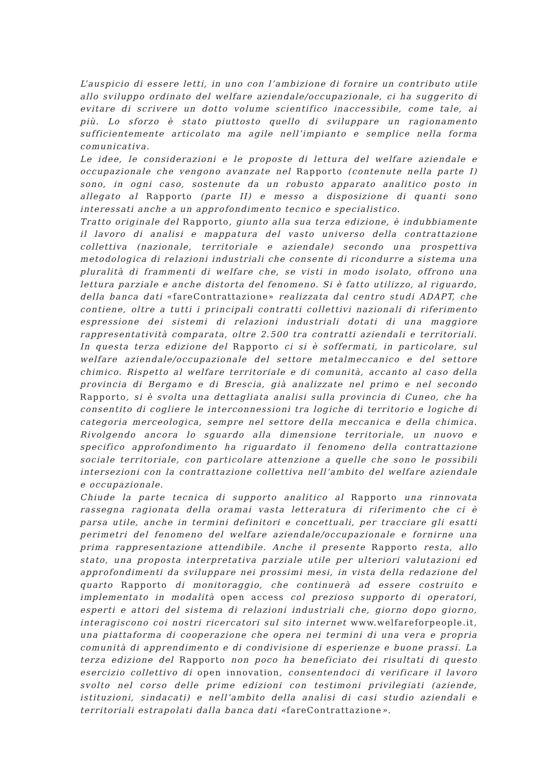L’auspicio di essere letti, in uno con l’ambizione di fornire un contributo utile allo sviluppo ordinato del welfare aziendale/occupazionale, ci ha suggerito di evitare di scrivere un dotto volume scientifico inaccessibile, come tale, ai più. Lo sforzo è stato piuttosto quello di sviluppare un ragionamento sufficientemente articolato ma agile nell’impianto e semplice nella forma comunicativa.
Le idee, le considerazioni e le proposte di lettura del welfare aziendale e occupazionale che vengono avanzate nel Rapporto (contenute nella parte I) sono, in ogni caso, sostenute da un robusto apparato analitico posto in allegato al Rapporto (parte II) e messo a disposizione di quanti sono interessati anche a un approfondimento tecnico e specialistico.
Tratto originale del Rapporto, giunto alla sua terza edizione, è indubbiamente il lavoro di analisi e mappatura del vasto universo della contrattazione collettiva (nazionale, territoriale e aziendale) secondo una prospettiva metodologica di relazioni industriali che consente di ricondurre a sistema una pluralità di frammenti di welfare che, se visti in modo isolato, offrono una lettura parziale e anche distorta del fenomeno. Si è fatto utilizzo, al riguardo, della banca dati «fareContrattazione» realizzata dal centro studi ADAPT, che contiene, oltre a tutti i principali contratti collettivi nazionali di riferimento espressione dei sistemi di relazioni industriali dotati di una maggiore rappresentatività comparata, oltre 2.500 tra contratti aziendali e territoriali. In questa terza edizione del Rapporto ci si è soffermati, in particolare, sul welfare aziendale/occupazionale del settore metalmeccanico e del settore chimico. Rispetto al welfare territoriale e di comunità, accanto al caso della provincia di Bergamo e di Brescia, già analizzate nel primo e nel secondo Rapporto, si è svolta una dettagliata analisi sulla provincia di Cuneo, che ha consentito di cogliere le interconnessioni tra logiche di territorio e logiche di categoria merceologica, sempre nel settore della meccanica e della chimica. Rivolgendo ancora lo sguardo alla dimensione territoriale, un nuovo e specifico approfondimento ha riguardato il fenomeno della contrattazione sociale territoriale, con particolare attenzione a quelle che sono le possibili intersezioni con la contrattazione collettiva nell’ambito del welfare aziendale e occupazionale.
Chiude la parte tecnica di supporto analitico al Rapporto una rinnovata rassegna ragionata della oramai vasta letteratura di riferimento che ci è parsa utile, anche in termini definitori e concettuali, per tracciare gli esatti perimetri del fenomeno del welfare aziendale/occupazionale e fornirne una prima rappresentazione attendibile. Anche il presente Rapporto resta, allo stato, una proposta interpretativa parziale utile per ulteriori valutazioni ed approfondimenti da sviluppare nei prossimi mesi, in vista della redazione del quarto Rapporto di monitoraggio, che continuerà ad essere costruito e implementato in modalità open access col prezioso supporto di operatori, esperti e attori del sistema di relazioni industriali che, giorno dopo giorno, interagiscono coi nostri ricercatori sul sito internet www.welfareforpeople.it, una piattaforma di cooperazione che opera nei termini di una vera e propria comunità di apprendimento e di condivisione di esperienze e buone prassi. La terza edizione del Rapporto non poco ha beneficiato dei risultati di questo esercizio collettivo di open innovation, consentendoci di verificare il lavoro svolto nel corso delle prime edizioni con testimoni privilegiati (aziende, istituzioni, sindacati) e nell’ambito della analisi di casi studio aziendali e territoriali estrapolati dalla banca dati «fareContrattazione».